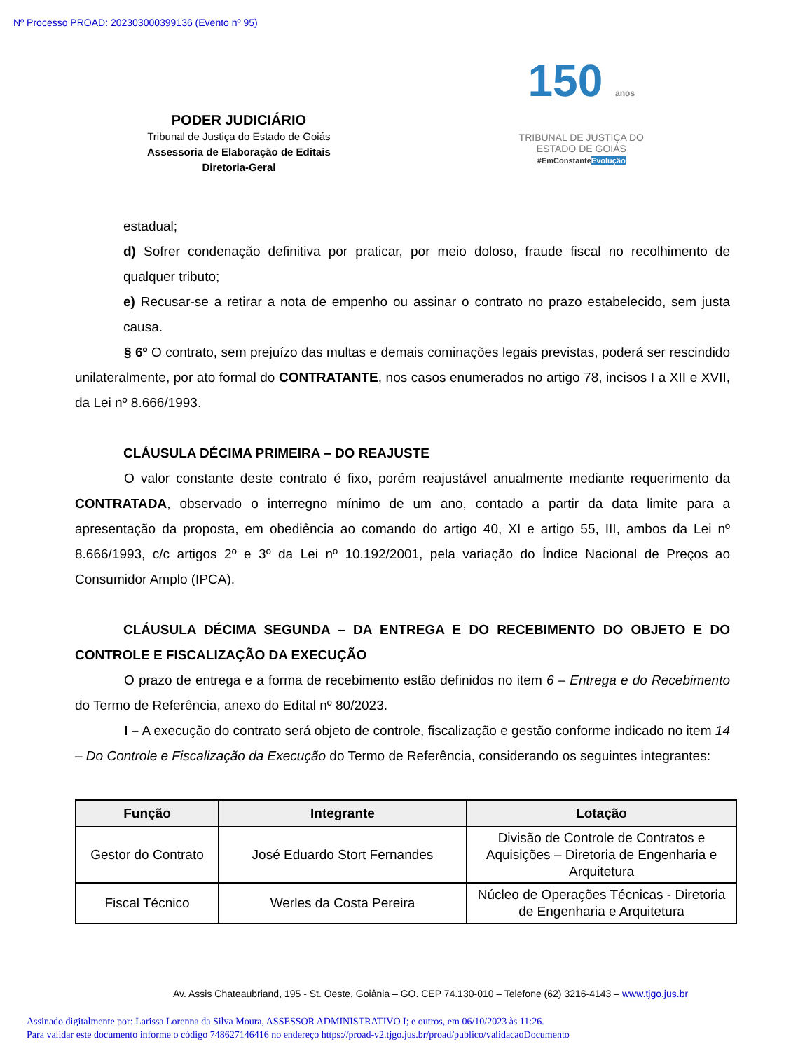Nº Processo PROAD: 202303000399136 (Evento nº 95)
PODER JUDICIÁRIO
Tribunal de Justiça do Estado de Goiás
Assessoria de Elaboração de Editais
Diretoria-Geral
150 anos
TRIBUNAL DE JUSTIÇA DO
ESTADO DE GOIÁS
#EmConstanteEvolução
estadual;
d) Sofrer condenação definitiva por praticar, por meio doloso, fraude fiscal no recolhimento de qualquer tributo;
e) Recusar-se a retirar a nota de empenho ou assinar o contrato no prazo estabelecido, sem justa causa.
§ 6º O contrato, sem prejuízo das multas e demais cominações legais previstas, poderá ser rescindido unilateralmente, por ato formal do CONTRATANTE, nos casos enumerados no artigo 78, incisos I a XII e XVII, da Lei nº 8.666/1993.
CLÁUSULA DÉCIMA PRIMEIRA – DO REAJUSTE
O valor constante deste contrato é fixo, porém reajustável anualmente mediante requerimento da CONTRATADA, observado o interregno mínimo de um ano, contado a partir da data limite para a apresentação da proposta, em obediência ao comando do artigo 40, XI e artigo 55, III, ambos da Lei nº 8.666/1993, c/c artigos 2º e 3º da Lei nº 10.192/2001, pela variação do Índice Nacional de Preços ao Consumidor Amplo (IPCA).
CLÁUSULA DÉCIMA SEGUNDA – DA ENTREGA E DO RECEBIMENTO DO OBJETO E DO CONTROLE E FISCALIZAÇÃO DA EXECUÇÃO
O prazo de entrega e a forma de recebimento estão definidos no item 6 – Entrega e do Recebimento do Termo de Referência, anexo do Edital nº 80/2023.
I – A execução do contrato será objeto de controle, fiscalização e gestão conforme indicado no item 14 – Do Controle e Fiscalização da Execução do Termo de Referência, considerando os seguintes integrantes:
| Função | Integrante | Lotação |
| --- | --- | --- |
| Gestor do Contrato | José Eduardo Stort Fernandes | Divisão de Controle de Contratos e Aquisições – Diretoria de Engenharia e Arquitetura |
| Fiscal Técnico | Werles da Costa Pereira | Núcleo de Operações Técnicas - Diretoria de Engenharia e Arquitetura |
Av. Assis Chateaubriand, 195 - St. Oeste, Goiânia – GO. CEP 74.130-010 – Telefone (62) 3216-4143 – www.tjgo.jus.br
Assinado digitalmente por: Larissa Lorenna da Silva Moura, ASSESSOR ADMINISTRATIVO I; e outros, em 06/10/2023 às 11:26.
Para validar este documento informe o código 748627146416 no endereço https://proad-v2.tjgo.jus.br/proad/publico/validacaoDocumento